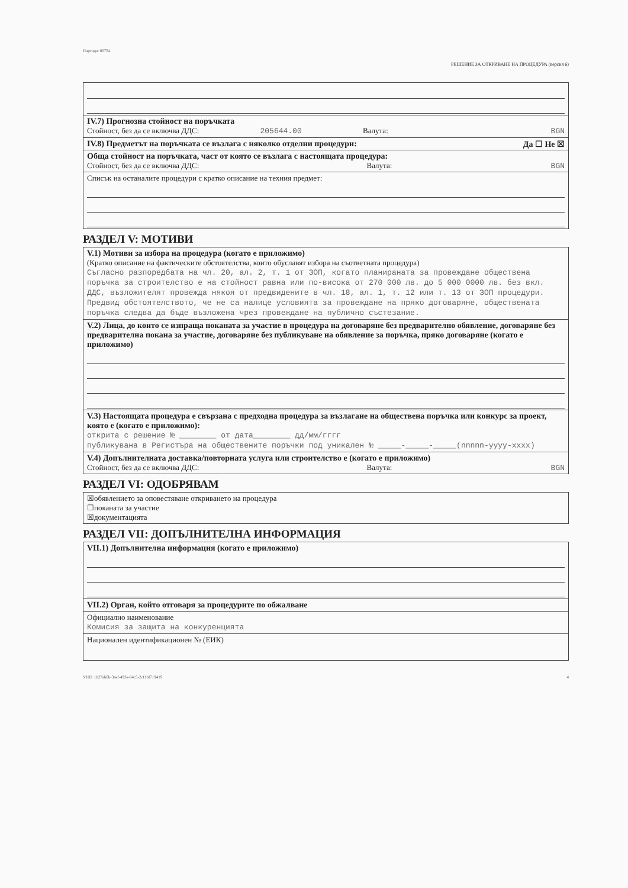Партида: 00754
РЕШЕНИЕ ЗА ОТКРИВАНЕ НА ПРОЦЕДУРА (версия 6)
IV.7) Прогнозна стойност на поръчката
Стойност, без да се включва ДДС: 205644.00 Валута: BGN
IV.8) Предметът на поръчката се възлага с няколко отделни процедури: Да ☐ Не ☒
Обща стойност на поръчката, част от която се възлага с настоящата процедура:
Стойност, без да се включва ДДС: Валута: BGN
Списък на останалите процедури с кратко описание на техния предмет:
РАЗДЕЛ V: МОТИВИ
V.1) Мотиви за избора на процедура (когато е приложимо)
(Кратко описание на фактическите обстоятелства, които обуславят избора на съответната процедура)
Съгласно разпоредбата на чл. 20, ал. 2, т. 1 от ЗОП, когато планираната за провеждане обществена поръчка за строителство е на стойност равна или по-висока от 270 000 лв. до 5 000 0000 лв. без вкл. ДДС, възложителят провежда някоя от предвидените в чл. 18, ал. 1, т. 12 или т. 13 от ЗОП процедури. Предвид обстоятелството, че не са налице условията за провеждане на пряко договаряне, обществената поръчка следва да бъде възложена чрез провеждане на публично състезание.
V.2) Лица, до които се изпраща поканата за участие в процедура на договаряне без предварително обявление, договаряне без предварителна покана за участие, договаряне без публикуване на обявление за поръчка, пряко договаряне (когато е приложимо)
V.3) Настоящата процедура е свързана с предходна процедура за възлагане на обществена поръчка или конкурс за проект, която е (когато е приложимо):
открита с решение № ________ от дата________ дд/мм/гггг
публикувана в Регистъра на обществените поръчки под уникален № _____-_____-_____(nnnnn-yyyy-xxxx)
V.4) Допълнителната доставка/повторната услуга или строителство е (когато е приложимо)
Стойност, без да се включва ДДС: Валута: BGN
РАЗДЕЛ VI: ОДОБРЯВАМ
☒обявлението за оповестяване откриването на процедура
☐поканата за участие
☒документацията
РАЗДЕЛ VII: ДОПЪЛНИТЕЛНА ИНФОРМАЦИЯ
VII.1) Допълнителна информация (когато е приложимо)
VII.2) Орган, който отговаря за процедурите по обжалване
Официално наименование
Комисия за защита на конкуренцията
Национален идентификационен № (ЕИК)
УНП: 1b27ab6b-3aef-493e-84c5-2cf1bf719419 4